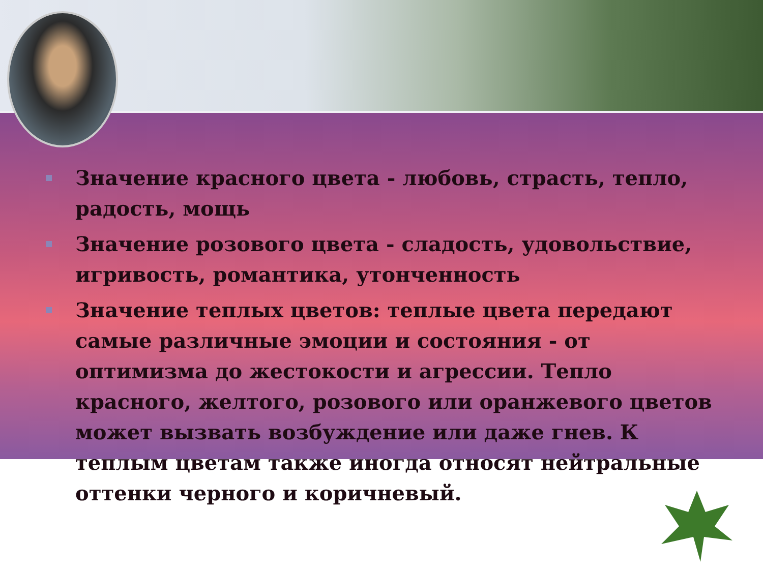Значение красного цвета - любовь, страсть, тепло, радость, мощь
Значение розового цвета - сладость, удовольствие, игривость, романтика, утонченность
Значение теплых цветов: теплые цвета передают самые различные эмоции и состояния - от оптимизма до жестокости и агрессии. Тепло красного, желтого, розового или оранжевого цветов может вызвать возбуждение или даже гнев. К теплым цветам также иногда относят нейтральные оттенки черного и коричневый.